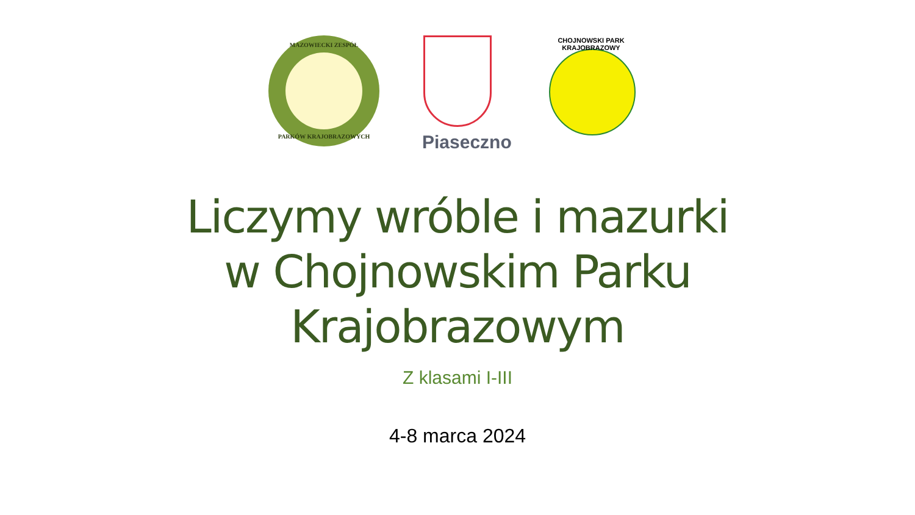MAZOWIECKI ZESPÓŁ
PARKÓW KRAJOBRAZOWYCH
Piaseczno
CHOJNOWSKI PARK KRAJOBRAZOWY
Liczymy wróble i mazurki
w Chojnowskim Parku
Krajobrazowym
Z klasami I-III
4-8 marca 2024